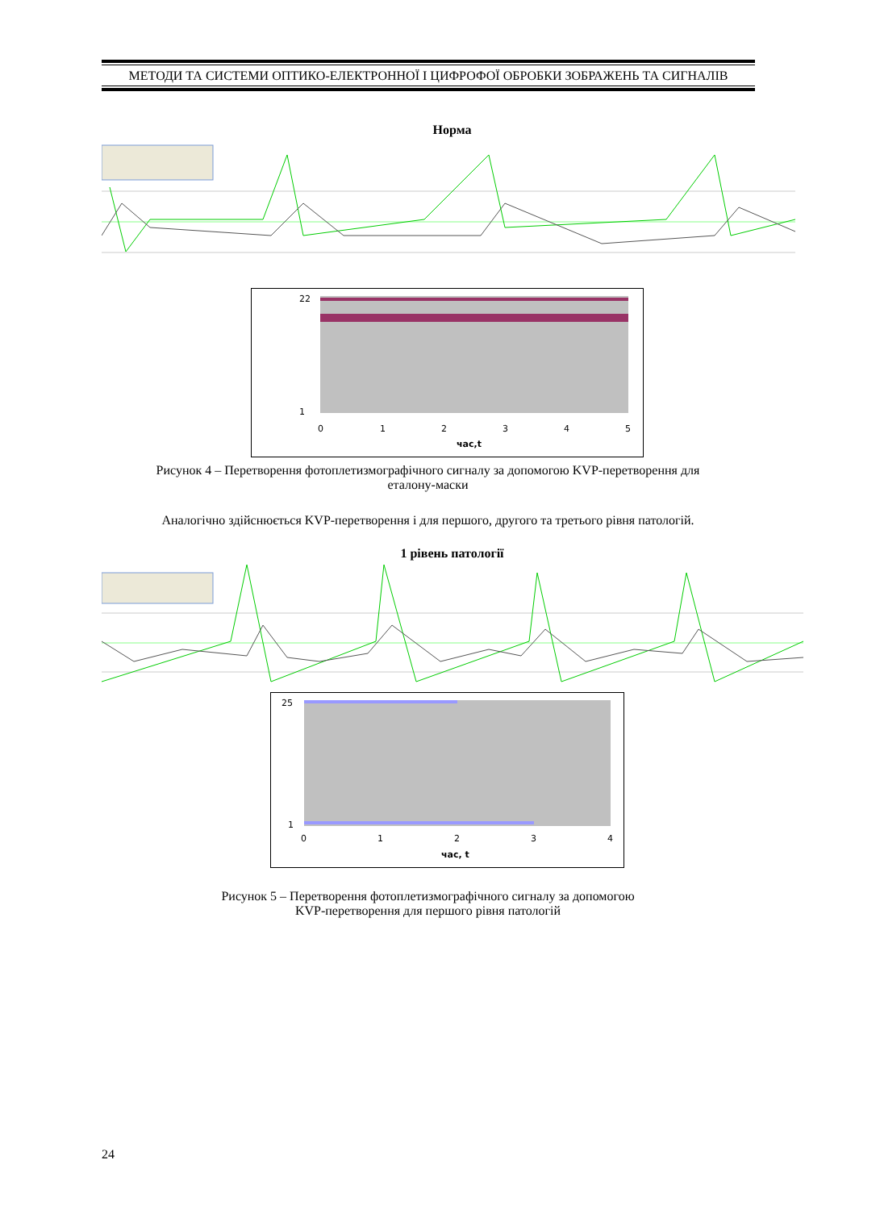МЕТОДИ ТА СИСТЕМИ ОПТИКО-ЕЛЕКТРОННОЇ І ЦИФРОФОЇ ОБРОБКИ ЗОБРАЖЕНЬ ТА СИГНАЛІВ
Норма
22
1
0
1
2
3
4
5
час,t
Рисунок 4 – Перетворення фотоплетизмографічного сигналу за допомогою KVP-перетворення для
еталону-маски
Аналогічно здійснюється KVP-перетворення і для першого, другого та третього рівня патологій.
1 рівень патології
25
1
0
1
2
3
4
час, t
Рисунок 5 – Перетворення фотоплетизмографічного сигналу за допомогою
KVP-перетворення для першого рівня патологій
24